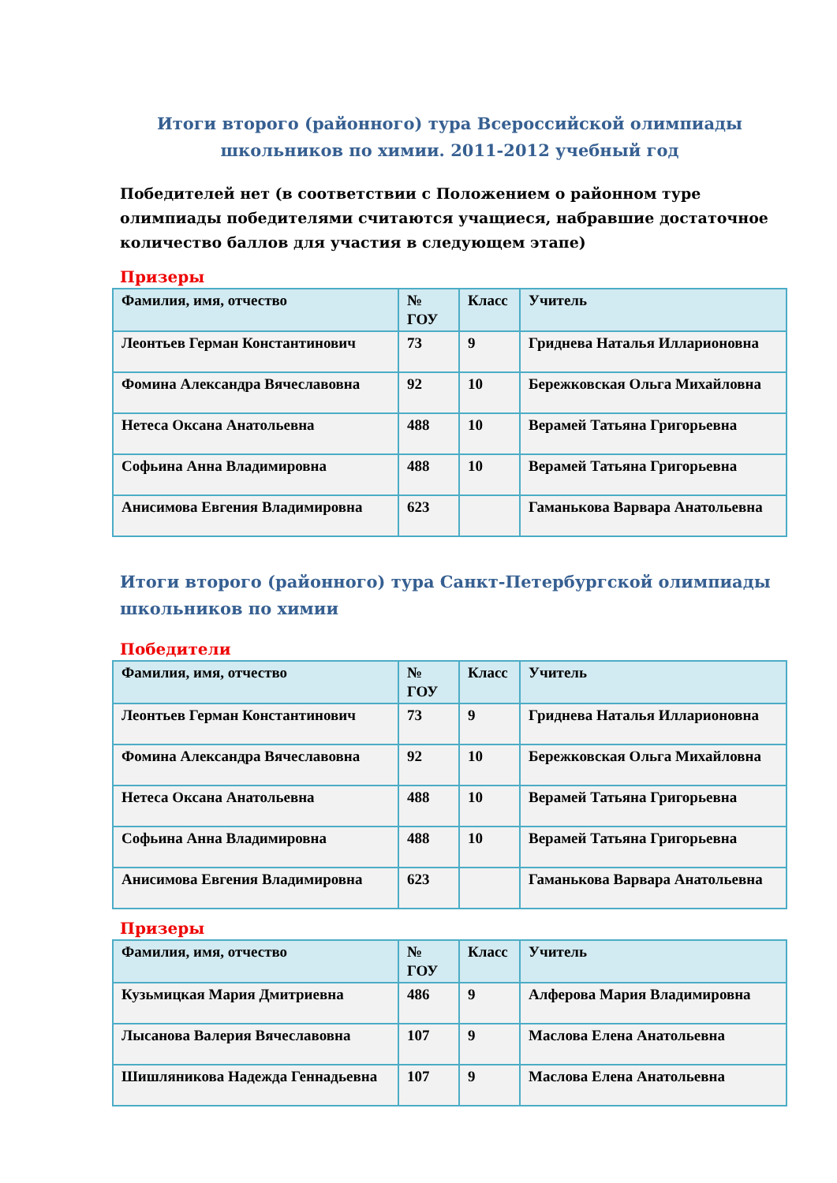Итоги второго (районного) тура Всероссийской олимпиады
школьников по химии. 2011-2012 учебный год
Победителей нет (в соответствии с Положением о районном туре олимпиады победителями считаются учащиеся, набравшие достаточное количество баллов для участия в следующем этапе)
Призеры
| Фамилия, имя, отчество | № ГОУ | Класс | Учитель |
| --- | --- | --- | --- |
| Леонтьев Герман Константинович | 73 | 9 | Гриднева Наталья Илларионовна |
| Фомина Александра Вячеславовна | 92 | 10 | Бережковская Ольга Михайловна |
| Нетеса Оксана Анатольевна | 488 | 10 | Верамей Татьяна Григорьевна |
| Софьина Анна Владимировна | 488 | 10 | Верамей Татьяна Григорьевна |
| Анисимова Евгения Владимировна | 623 | | Гаманькова Варвара Анатольевна |
Итоги второго (районного) тура Санкт-Петербургской олимпиады школьников по химии
Победители
| Фамилия, имя, отчество | № ГОУ | Класс | Учитель |
| --- | --- | --- | --- |
| Леонтьев Герман Константинович | 73 | 9 | Гриднева Наталья Илларионовна |
| Фомина Александра Вячеславовна | 92 | 10 | Бережковская Ольга Михайловна |
| Нетеса Оксана Анатольевна | 488 | 10 | Верамей Татьяна Григорьевна |
| Софьина Анна Владимировна | 488 | 10 | Верамей Татьяна Григорьевна |
| Анисимова Евгения Владимировна | 623 | | Гаманькова Варвара Анатольевна |
Призеры
| Фамилия, имя, отчество | № ГОУ | Класс | Учитель |
| --- | --- | --- | --- |
| Кузьмицкая Мария Дмитриевна | 486 | 9 | Алферова Мария Владимировна |
| Лысанова Валерия Вячеславовна | 107 | 9 | Маслова Елена Анатольевна |
| Шишляникова Надежда Геннадьевна | 107 | 9 | Маслова Елена Анатольевна |